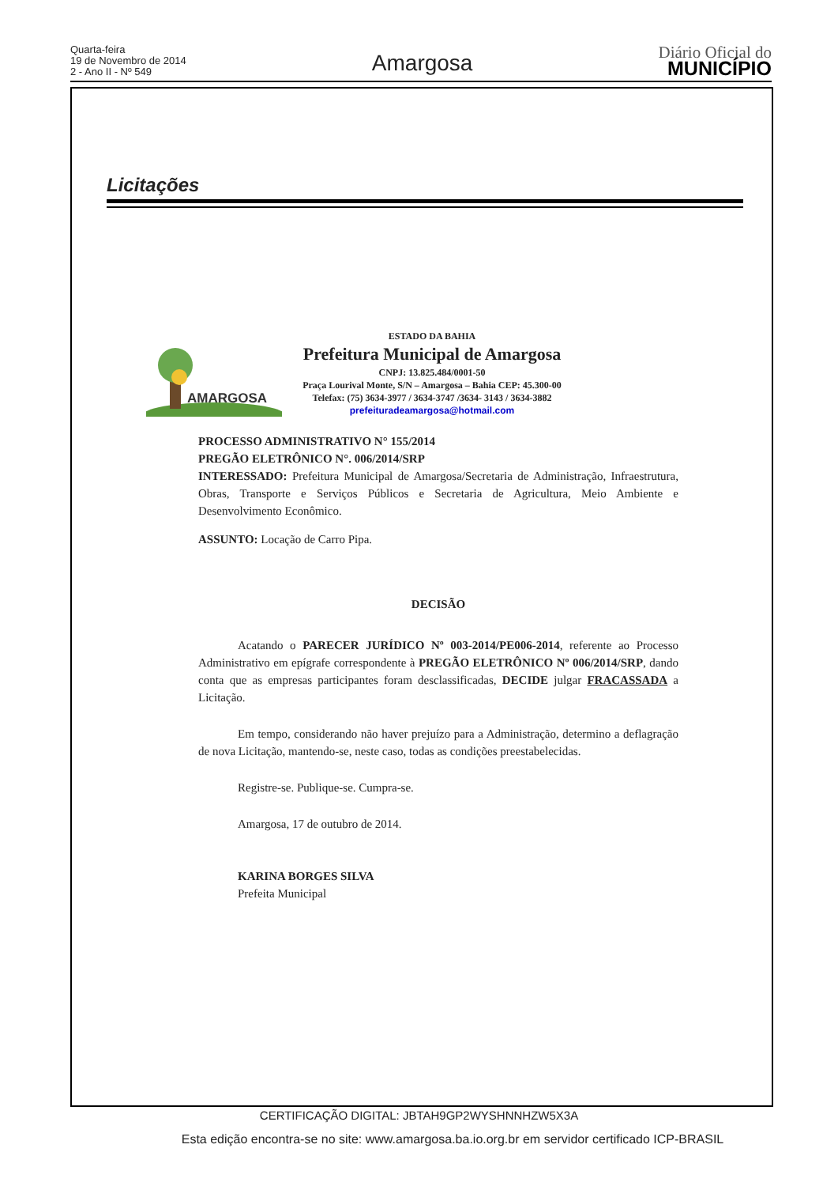Quarta-feira
19 de Novembro de 2014
2 - Ano II - Nº 549
Amargosa
Diário Oficial do
MUNICÍPIO
Licitações
AMARGOSA
ESTADO DA BAHIA
Prefeitura Municipal de Amargosa
CNPJ: 13.825.484/0001-50
Praça Lourival Monte, S/N – Amargosa – Bahia CEP: 45.300-00
Telefax: (75) 3634-3977 / 3634-3747 /3634- 3143 / 3634-3882
prefeituradeamargosa@hotmail.com
PROCESSO ADMINISTRATIVO N° 155/2014
PREGÃO ELETRÔNICO N°. 006/2014/SRP
INTERESSADO: Prefeitura Municipal de Amargosa/Secretaria de Administração, Infraestrutura, Obras, Transporte e Serviços Públicos e Secretaria de Agricultura, Meio Ambiente e Desenvolvimento Econômico.
ASSUNTO: Locação de Carro Pipa.
DECISÃO
Acatando o PARECER JURÍDICO Nº 003-2014/PE006-2014, referente ao Processo Administrativo em epígrafe correspondente à PREGÃO ELETRÔNICO Nº 006/2014/SRP, dando conta que as empresas participantes foram desclassificadas, DECIDE julgar FRACASSADA a Licitação.
Em tempo, considerando não haver prejuízo para a Administração, determino a deflagração de nova Licitação, mantendo-se, neste caso, todas as condições preestabelecidas.
Registre-se. Publique-se. Cumpra-se.
Amargosa, 17 de outubro de 2014.
KARINA BORGES SILVA
Prefeita Municipal
CERTIFICAÇÃO DIGITAL: JBTAH9GP2WYSHNNHZW5X3A
Esta edição encontra-se no site: www.amargosa.ba.io.org.br em servidor certificado ICP-BRASIL